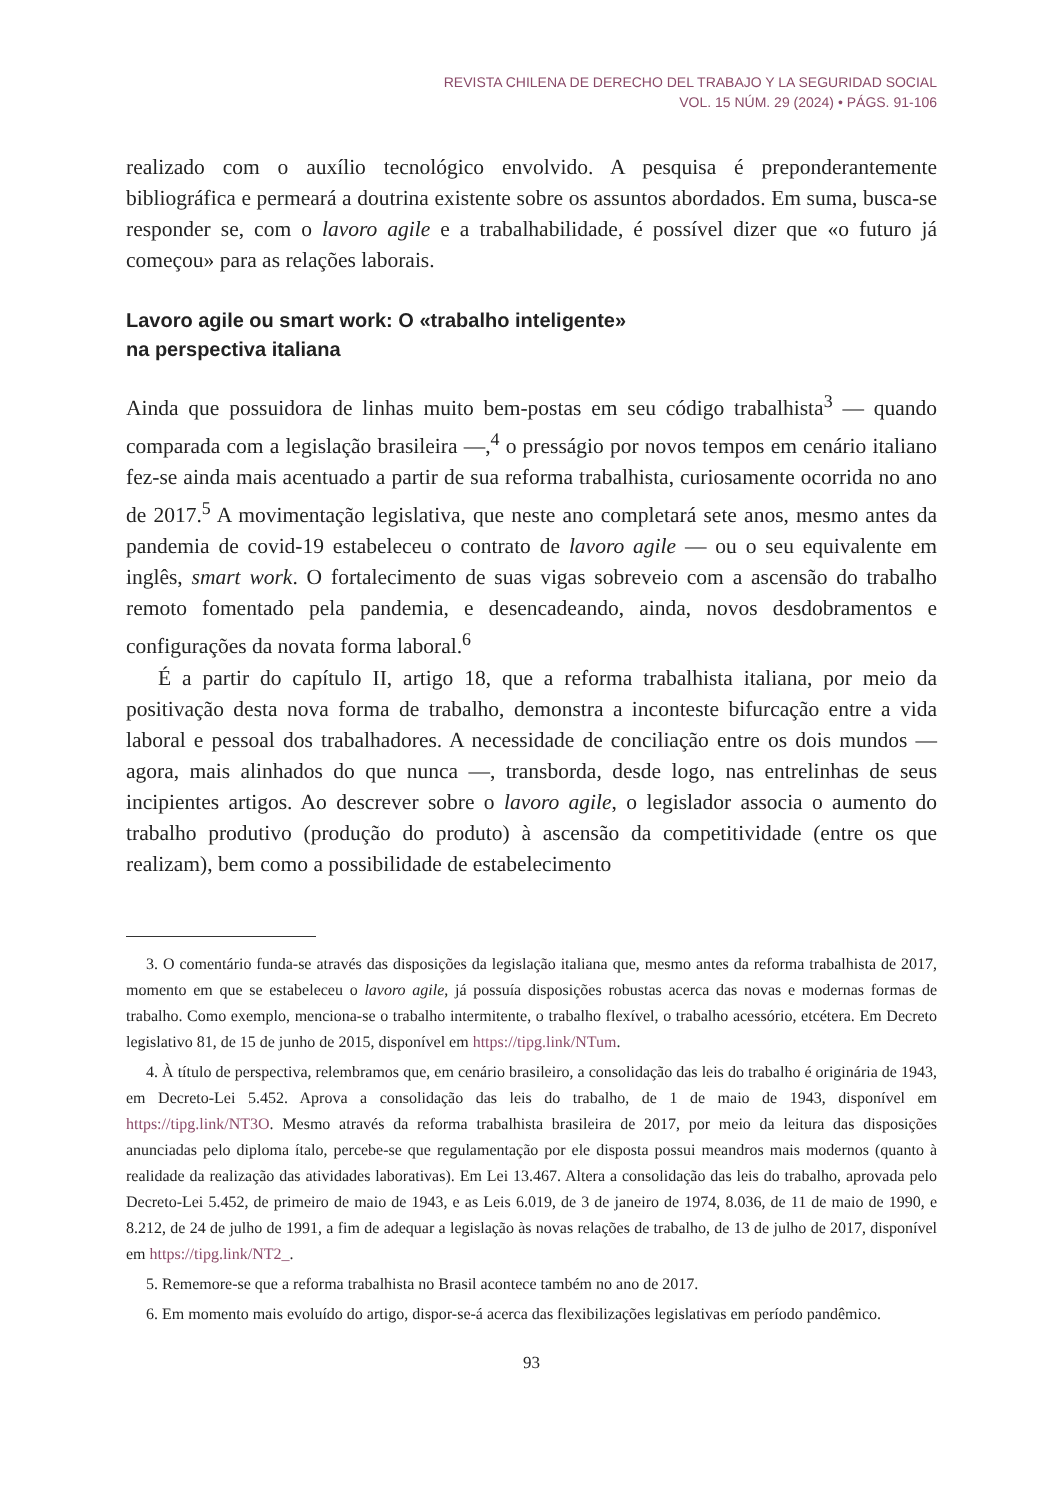REVISTA CHILENA DE DERECHO DEL TRABAJO Y LA SEGURIDAD SOCIAL
VOL. 15 NÚM. 29 (2024) • PÁGS. 91-106
realizado com o auxílio tecnológico envolvido. A pesquisa é preponderantemente bibliográfica e permeará a doutrina existente sobre os assuntos abordados. Em suma, busca-se responder se, com o lavoro agile e a trabalhabilidade, é possível dizer que «o futuro já começou» para as relações laborais.
Lavoro agile ou smart work: O «trabalho inteligente»
na perspectiva italiana
Ainda que possuidora de linhas muito bem-postas em seu código trabalhista<sup>3</sup> — quando comparada com a legislação brasileira —,<sup>4</sup> o presságio por novos tempos em cenário italiano fez-se ainda mais acentuado a partir de sua reforma trabalhista, curiosamente ocorrida no ano de 2017.<sup>5</sup> A movimentação legislativa, que neste ano completará sete anos, mesmo antes da pandemia de covid-19 estabeleceu o contrato de lavoro agile — ou o seu equivalente em inglês, smart work. O fortalecimento de suas vigas sobreveio com a ascensão do trabalho remoto fomentado pela pandemia, e desencadeando, ainda, novos desdobramentos e configurações da novata forma laboral.<sup>6</sup>
É a partir do capítulo II, artigo 18, que a reforma trabalhista italiana, por meio da positivação desta nova forma de trabalho, demonstra a inconteste bifurcação entre a vida laboral e pessoal dos trabalhadores. A necessidade de conciliação entre os dois mundos — agora, mais alinhados do que nunca —, transborda, desde logo, nas entrelinhas de seus incipientes artigos. Ao descrever sobre o lavoro agile, o legislador associa o aumento do trabalho produtivo (produção do produto) à ascensão da competitividade (entre os que realizam), bem como a possibilidade de estabelecimento
3. O comentário funda-se através das disposições da legislação italiana que, mesmo antes da reforma trabalhista de 2017, momento em que se estabeleceu o lavoro agile, já possuía disposições robustas acerca das novas e modernas formas de trabalho. Como exemplo, menciona-se o trabalho intermitente, o trabalho flexível, o trabalho acessório, etcétera. Em Decreto legislativo 81, de 15 de junho de 2015, disponível em https://tipg.link/NTum.
4. À título de perspectiva, relembramos que, em cenário brasileiro, a consolidação das leis do trabalho é originária de 1943, em Decreto-Lei 5.452. Aprova a consolidação das leis do trabalho, de 1 de maio de 1943, disponível em https://tipg.link/NT3O. Mesmo através da reforma trabalhista brasileira de 2017, por meio da leitura das disposições anunciadas pelo diploma ítalo, percebe-se que regulamentação por ele disposta possui meandros mais modernos (quanto à realidade da realização das atividades laborativas). Em Lei 13.467. Altera a consolidação das leis do trabalho, aprovada pelo Decreto-Lei 5.452, de primeiro de maio de 1943, e as Leis 6.019, de 3 de janeiro de 1974, 8.036, de 11 de maio de 1990, e 8.212, de 24 de julho de 1991, a fim de adequar a legislação às novas relações de trabalho, de 13 de julho de 2017, disponível em https://tipg.link/NT2_.
5. Rememore-se que a reforma trabalhista no Brasil acontece também no ano de 2017.
6. Em momento mais evoluído do artigo, dispor-se-á acerca das flexibilizações legislativas em período pandêmico.
93